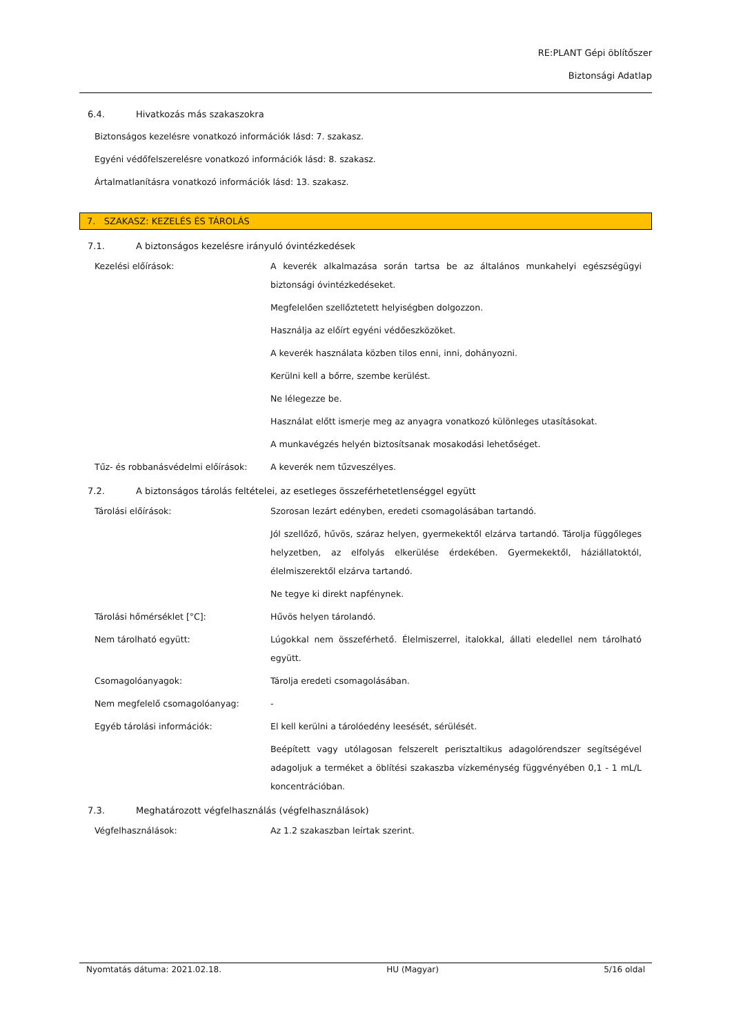RE:PLANT Gépi öblítőszer
Biztonsági Adatlap
6.4. Hivatkozás más szakaszokra
Biztonságos kezelésre vonatkozó információk lásd: 7. szakasz.
Egyéni védőfelszerelésre vonatkozó információk lásd: 8. szakasz.
Ártalmatlanításra vonatkozó információk lásd: 13. szakasz.
7. SZAKASZ: KEZELÉS ÉS TÁROLÁS
7.1. A biztonságos kezelésre irányuló óvintézkedések
| Kezelési előírások: | A keverék alkalmazása során tartsa be az általános munkahelyi egészségügyi biztonsági óvintézkedéseket. |
| | Megfelelően szellőztetett helyiségben dolgozzon. |
| | Használja az előírt egyéni védőeszközöket. |
| | A keverék használata közben tilos enni, inni, dohányozni. |
| | Kerülni kell a bőrre, szembe kerülést. |
| | Ne lélegezze be. |
| | Használat előtt ismerje meg az anyagra vonatkozó különleges utasításokat. |
| | A munkavégzés helyén biztosítsanak mosakodási lehetőséget. |
| Tűz- és robbanásvédelmi előírások: | A keverék nem tűzveszélyes. |
7.2. A biztonságos tárolás feltételei, az esetleges összeférhetetlenséggel együtt
| Tárolási előírások: | Szorosan lezárt edényben, eredeti csomagolásában tartandó. |
| | Jól szellőző, hűvös, száraz helyen, gyermekektől elzárva tartandó. Tárolja függőleges helyzetben, az elfolyás elkerülése érdekében. Gyermekektől, háziállatoktól, élelmiszerektől elzárva tartandó. |
| | Ne tegye ki direkt napfénynek. |
| Tárolási hőmérséklet [°C]: | Hűvös helyen tárolandó. |
| Nem tárolható együtt: | Lúgokkal nem összeférhető. Élelmiszerrel, italokkal, állati eledellel nem tárolható együtt. |
| Csomagolóanyagok: | Tárolja eredeti csomagolásában. |
| Nem megfelelő csomagolóanyag: | - |
| Egyéb tárolási információk: | El kell kerülni a tárolóedény leesését, sérülését. |
| | Beépített vagy utólagosan felszerelt perisztaltikus adagolórendszer segítségével adagoljuk a terméket a öblítési szakaszba vízkeménység függvényében 0,1 - 1 mL/L koncentrációban. |
7.3. Meghatározott végfelhasználás (végfelhasználások)
| Végfelhasználások: | Az 1.2 szakaszban leírtak szerint. |
Nyomtatás dátuma: 2021.02.18. HU (Magyar) 5/16 oldal